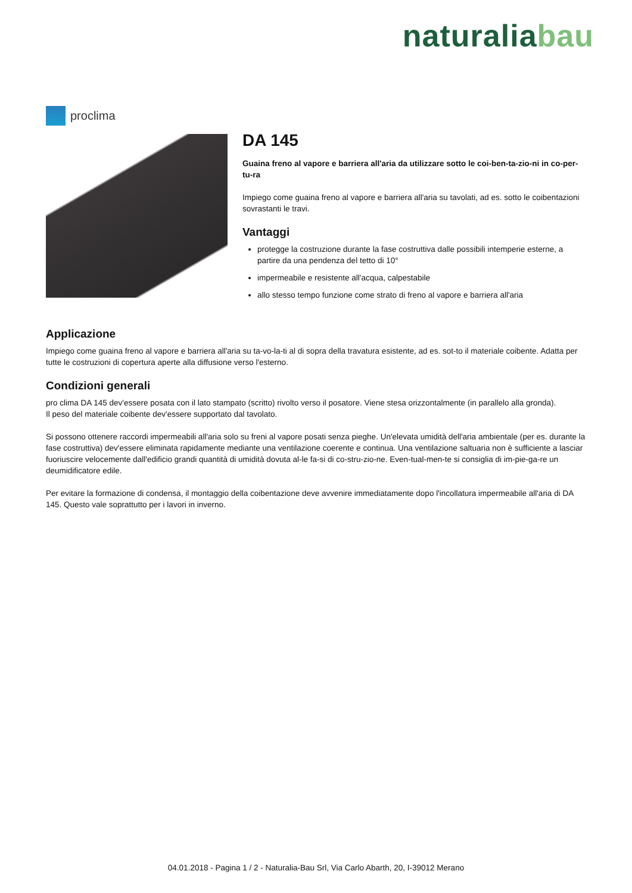naturalia bau
proclima
DA 145
Guaina freno al vapore e barriera all'aria da utilizzare sotto le coi-ben-ta-zio-ni in co-per-tu-ra
Impiego come guaina freno al vapore e barriera all'aria su tavolati, ad es. sotto le coibentazioni sovrastanti le travi.
Vantaggi
protegge la costruzione durante la fase costruttiva dalle possibili intemperie esterne, a partire da una pendenza del tetto di 10°
impermeabile e resistente all'acqua, calpestabile
allo stesso tempo funzione come strato di freno al vapore e barriera all'aria
Applicazione
Impiego come guaina freno al vapore e barriera all'aria su ta-vo-la-ti al di sopra della travatura esistente, ad es. sot-to il materiale coibente. Adatta per tutte le costruzioni di copertura aperte alla diffusione verso l'esterno.
Condizioni generali
pro clima DA 145 dev'essere posata con il lato stampato (scritto) rivolto verso il posatore. Viene stesa orizzontalmente (in parallelo alla gronda).
Il peso del materiale coibente dev'essere supportato dal tavolato.
Si possono ottenere raccordi impermeabili all'aria solo su freni al vapore posati senza pieghe. Un'elevata umidità dell'aria ambientale (per es. durante la fase costruttiva) dev'essere eliminata rapidamente mediante una ventilazione coerente e continua. Una ventilazione saltuaria non è sufficiente a lasciar fuoriuscire velocemente dall'edificio grandi quantità di umidità dovuta al-le fa-si di co-stru-zio-ne. Even-tual-men-te si consiglia di im-pie-ga-re un deumidificatore edile.
Per evitare la formazione di condensa, il montaggio della coibentazione deve avvenire immediatamente dopo l'incollatura impermeabile all'aria di DA 145. Questo vale soprattutto per i lavori in inverno.
04.01.2018 - Pagina 1 / 2 - Naturalia-Bau Srl, Via Carlo Abarth, 20, I-39012 Merano